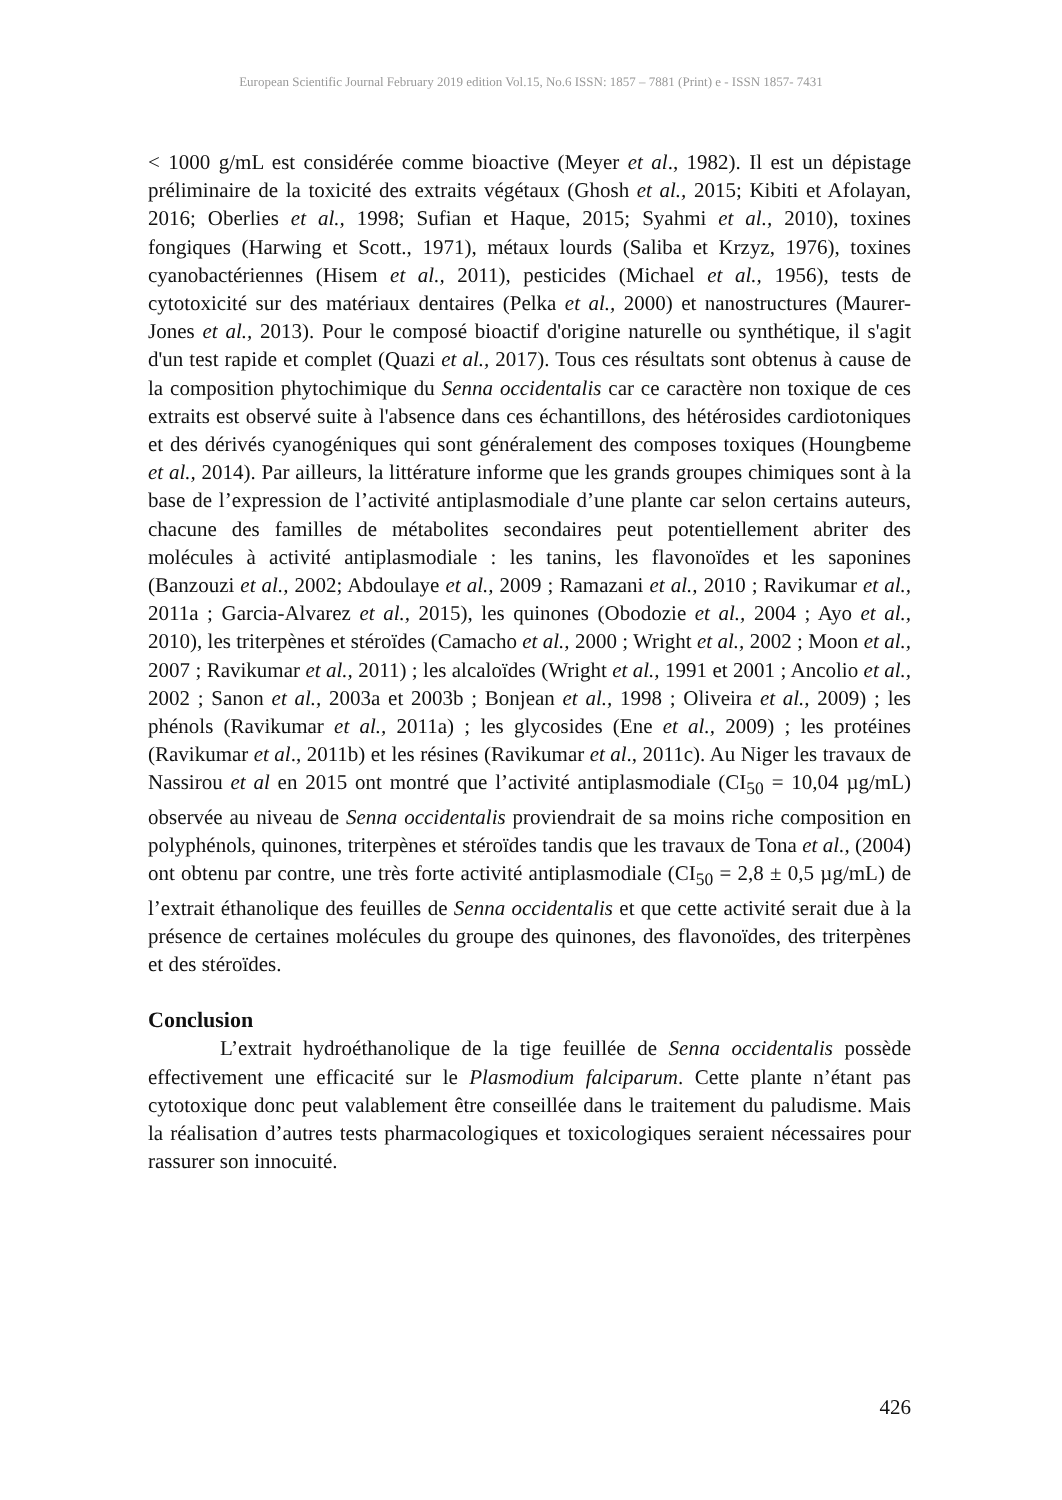European Scientific Journal February 2019 edition Vol.15, No.6 ISSN: 1857 – 7881 (Print) e - ISSN 1857- 7431
< 1000 g/mL est considérée comme bioactive (Meyer et al., 1982). Il est un dépistage préliminaire de la toxicité des extraits végétaux (Ghosh et al., 2015; Kibiti et Afolayan, 2016; Oberlies et al., 1998; Sufian et Haque, 2015; Syahmi et al., 2010), toxines fongiques (Harwing et Scott., 1971), métaux lourds (Saliba et Krzyz, 1976), toxines cyanobactériennes (Hisem et al., 2011), pesticides (Michael et al., 1956), tests de cytotoxicité sur des matériaux dentaires (Pelka et al., 2000) et nanostructures (Maurer-Jones et al., 2013). Pour le composé bioactif d'origine naturelle ou synthétique, il s'agit d'un test rapide et complet (Quazi et al., 2017). Tous ces résultats sont obtenus à cause de la composition phytochimique du Senna occidentalis car ce caractère non toxique de ces extraits est observé suite à l'absence dans ces échantillons, des hétérosides cardiotoniques et des dérivés cyanogéniques qui sont généralement des composes toxiques (Houngbeme et al., 2014). Par ailleurs, la littérature informe que les grands groupes chimiques sont à la base de l’expression de l’activité antiplasmodiale d’une plante car selon certains auteurs, chacune des familles de métabolites secondaires peut potentiellement abriter des molécules à activité antiplasmodiale : les tanins, les flavonoïdes et les saponines (Banzouzi et al., 2002; Abdoulaye et al., 2009 ; Ramazani et al., 2010 ; Ravikumar et al., 2011a ; Garcia-Alvarez et al., 2015), les quinones (Obodozie et al., 2004 ; Ayo et al., 2010), les triterpènes et stéroïdes (Camacho et al., 2000 ; Wright et al., 2002 ; Moon et al., 2007 ; Ravikumar et al., 2011) ; les alcaloïdes (Wright et al., 1991 et 2001 ; Ancolio et al., 2002 ; Sanon et al., 2003a et 2003b ; Bonjean et al., 1998 ; Oliveira et al., 2009) ; les phénols (Ravikumar et al., 2011a) ; les glycosides (Ene et al., 2009) ; les protéines (Ravikumar et al., 2011b) et les résines (Ravikumar et al., 2011c). Au Niger les travaux de Nassirou et al en 2015 ont montré que l’activité antiplasmodiale (CI<sub>50</sub> = 10,04 µg/mL) observée au niveau de Senna occidentalis proviendrait de sa moins riche composition en polyphénols, quinones, triterpènes et stéroïdes tandis que les travaux de Tona et al., (2004) ont obtenu par contre, une très forte activité antiplasmodiale (CI<sub>50</sub> = 2,8 ± 0,5 µg/mL) de l’extrait éthanolique des feuilles de Senna occidentalis et que cette activité serait due à la présence de certaines molécules du groupe des quinones, des flavonoïdes, des triterpènes et des stéroïdes.
Conclusion
L’extrait hydroéthanolique de la tige feuillée de Senna occidentalis possède effectivement une efficacité sur le Plasmodium falciparum. Cette plante n’étant pas cytotoxique donc peut valablement être conseillée dans le traitement du paludisme. Mais la réalisation d’autres tests pharmacologiques et toxicologiques seraient nécessaires pour rassurer son innocuité.
426